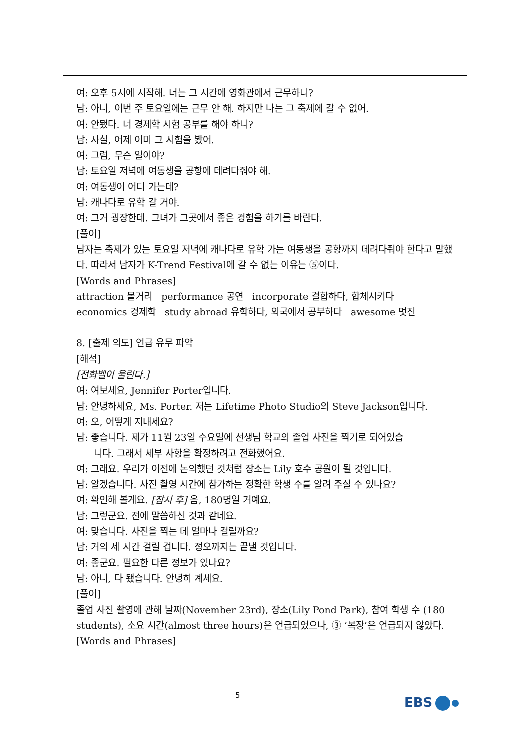여: 오후 5시에 시작해. 너는 그 시간에 영화관에서 근무하니?
남: 아니, 이번 주 토요일에는 근무 안 해. 하지만 나는 그 축제에 갈 수 없어.
여: 안됐다. 너 경제학 시험 공부를 해야 하니?
남: 사실, 어제 이미 그 시험을 봤어.
여: 그럼, 무슨 일이야?
남: 토요일 저녁에 여동생을 공항에 데려다줘야 해.
여: 여동생이 어디 가는데?
남: 캐나다로 유학 갈 거야.
여: 그거 굉장한데. 그녀가 그곳에서 좋은 경험을 하기를 바란다.
[풀이]
남자는 축제가 있는 토요일 저녁에 캐나다로 유학 가는 여동생을 공항까지 데려다줘야 한다고 말했다. 따라서 남자가 K-Trend Festival에 갈 수 없는 이유는 ⑤이다.
[Words and Phrases]
attraction 볼거리 performance 공연 incorporate 결합하다, 합체시키다
economics 경제학 study abroad 유학하다, 외국에서 공부하다 awesome 멋진
8. [출제 의도] 언급 유무 파악
[해석]
[전화벨이 울린다.]
여: 여보세요, Jennifer Porter입니다.
남: 안녕하세요, Ms. Porter. 저는 Lifetime Photo Studio의 Steve Jackson입니다.
여: 오, 어떻게 지내세요?
남: 좋습니다. 제가 11월 23일 수요일에 선생님 학교의 졸업 사진을 찍기로 되어있습
니다. 그래서 세부 사항을 확정하려고 전화했어요.
여: 그래요. 우리가 이전에 논의했던 것처럼 장소는 Lily 호수 공원이 될 것입니다.
남: 알겠습니다. 사진 촬영 시간에 참가하는 정확한 학생 수를 알려 주실 수 있나요?
여: 확인해 볼게요. [잠시 후] 음, 180명일 거예요.
남: 그렇군요. 전에 말씀하신 것과 같네요.
여: 맞습니다. 사진을 찍는 데 얼마나 걸릴까요?
남: 거의 세 시간 걸릴 겁니다. 정오까지는 끝낼 것입니다.
여: 좋군요. 필요한 다른 정보가 있나요?
남: 아니, 다 됐습니다. 안녕히 계세요.
[풀이]
졸업 사진 촬영에 관해 날짜(November 23rd), 장소(Lily Pond Park), 참여 학생 수 (180 students), 소요 시간(almost three hours)은 언급되었으나, ③ ‘복장’은 언급되지 않았다.
[Words and Phrases]
5 EBS